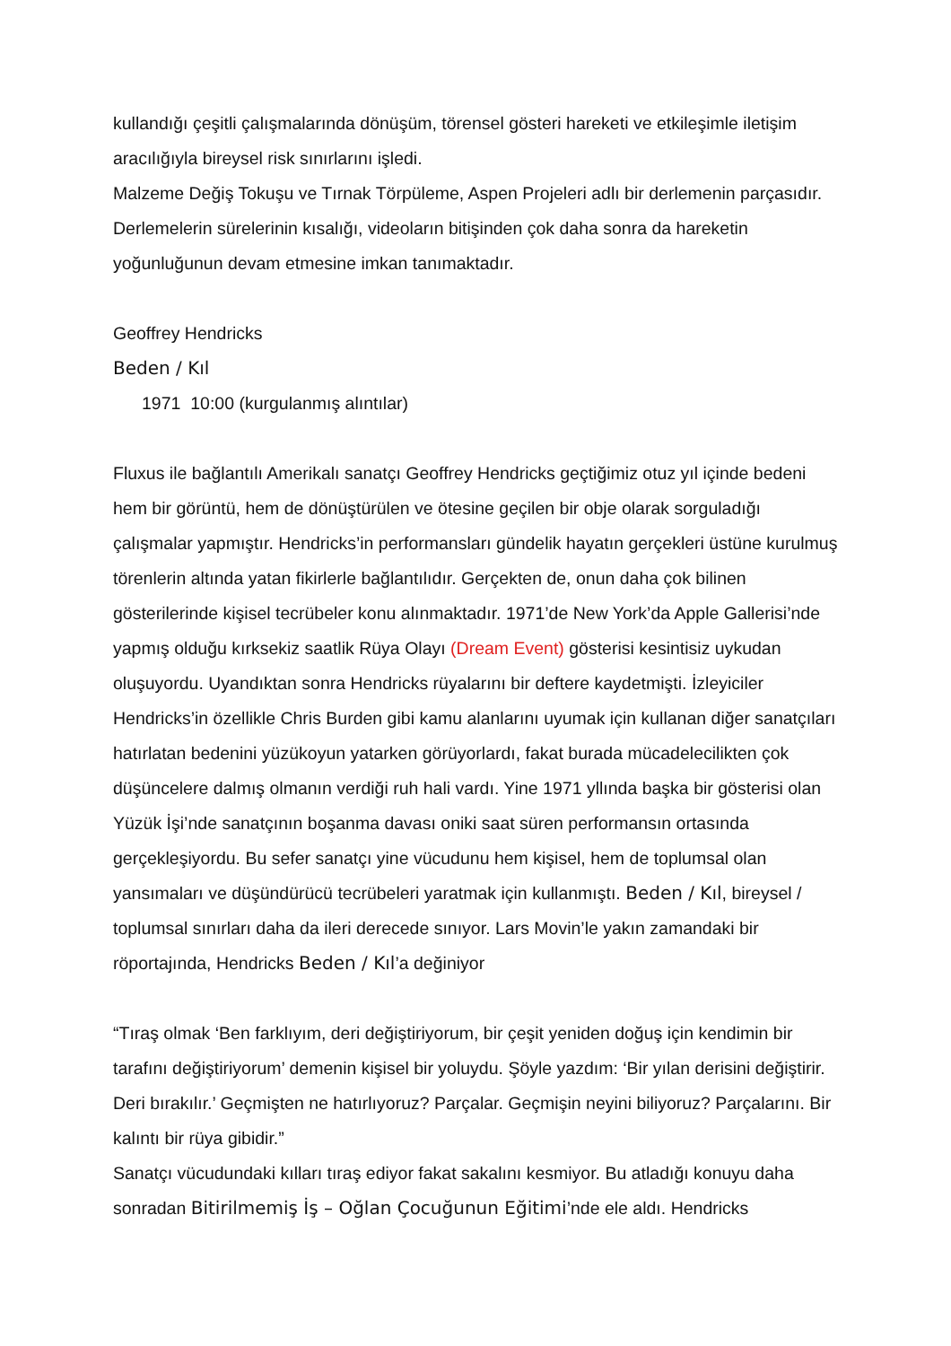kullandığı çeşitli çalışmalarında dönüşüm, törensel gösteri hareketi ve etkileşimle iletişim aracılığıyla bireysel risk sınırlarını işledi.
Malzeme Değiş Tokuşu ve Tırnak Törpüleme, Aspen Projeleri adlı bir derlemenin parçasıdır. Derlemelerin sürelerinin kısalığı, videoların bitişinden çok daha sonra da hareketin yoğunluğunun devam etmesine imkan tanımaktadır.
Geoffrey Hendricks
Beden / Kıl
1971 10:00 (kurgulanmış alıntılar)
Fluxus ile bağlantılı Amerikalı sanatçı Geoffrey Hendricks geçtiğimiz otuz yıl içinde bedeni hem bir görüntü, hem de dönüştürülen ve ötesine geçilen bir obje olarak sorguladığı çalışmalar yapmıştır. Hendricks’in performansları gündelik hayatın gerçekleri üstüne kurulmuş törenlerin altında yatan fikirlerle bağlantılıdır. Gerçekten de, onun daha çok bilinen gösterilerinde kişisel tecrübeler konu alınmaktadır. 1971’de New York’da Apple Gallerisi’nde yapmış olduğu kırksekiz saatlik Rüya Olayı (Dream Event) gösterisi kesintisiz uykudan oluşuyordu. Uyandıktan sonra Hendricks rüyalarını bir deftere kaydetmişti. İzleyiciler Hendricks’in özellikle Chris Burden gibi kamu alanlarını uyumak için kullanan diğer sanatçıları hatırlatan bedenini yüzükoyun yatarken görüyorlardı, fakat burada mücadelecilikten çok düşüncelere dalmış olmanın verdiği ruh hali vardı. Yine 1971 yllında başka bir gösterisi olan Yüzük İşi’nde sanatçının boşanma davası oniki saat süren performansın ortasında gerçekleşiyordu. Bu sefer sanatçı yine vücudunu hem kişisel, hem de toplumsal olan yansımaları ve düşündürücü tecrübeleri yaratmak için kullanmıştı. Beden / Kıl, bireysel / toplumsal sınırları daha da ileri derecede sınıyor. Lars Movin’le yakın zamandaki bir röportajında, Hendricks Beden / Kıl’a değiniyor
“Tıraş olmak ‘Ben farklıyım, deri değiştiriyorum, bir çeşit yeniden doğuş için kendimin bir tarafını değiştiriyorum’ demenin kişisel bir yoluydu. Şöyle yazdım: ‘Bir yılan derisini değiştirir. Deri bırakılır.’ Geçmişten ne hatırlıyoruz? Parçalar. Geçmişin neyini biliyoruz? Parçalarını. Bir kalıntı bir rüya gibidir.”
Sanatçı vücudundaki kılları tıraş ediyor fakat sakalını kesmiyor. Bu atladığı konuyu daha sonradan Bitirilmemiş İş – Oğlan Çocuğunun Eğitimi’nde ele aldı. Hendricks